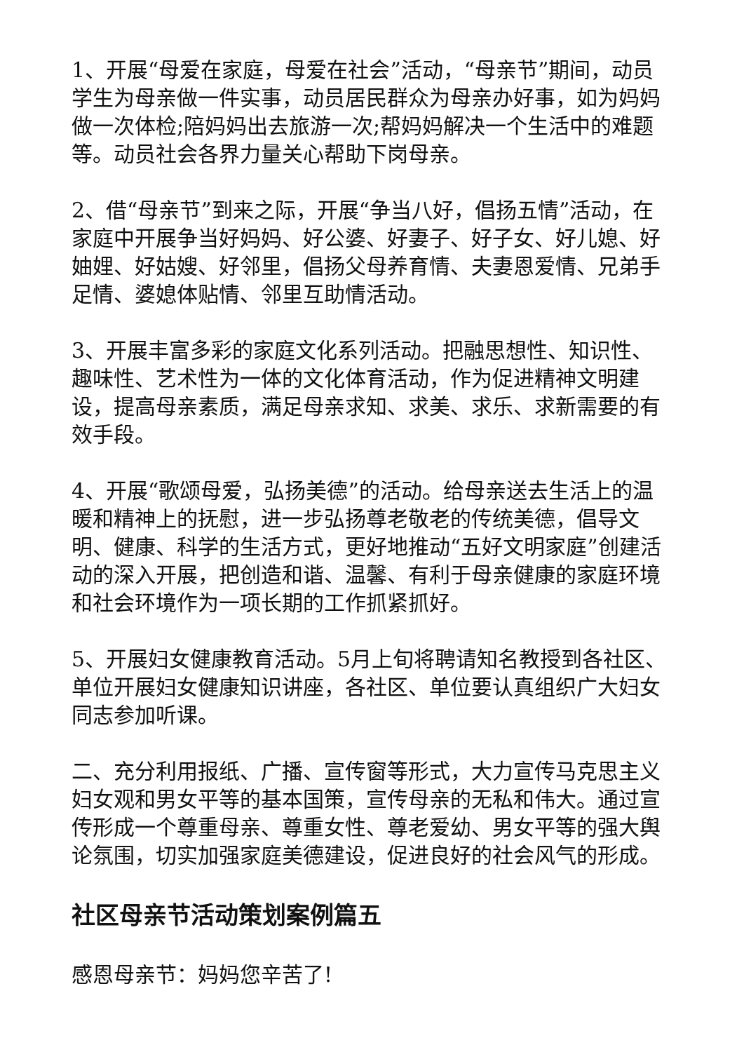1、开展“母爱在家庭，母爱在社会”活动，“母亲节”期间，动员学生为母亲做一件实事，动员居民群众为母亲办好事，如为妈妈做一次体检;陪妈妈出去旅游一次;帮妈妈解决一个生活中的难题等。动员社会各界力量关心帮助下岗母亲。
2、借“母亲节”到来之际，开展“争当八好，倡扬五情”活动，在家庭中开展争当好妈妈、好公婆、好妻子、好子女、好儿媳、好妯娌、好姑嫂、好邻里，倡扬父母养育情、夫妻恩爱情、兄弟手足情、婆媳体贴情、邻里互助情活动。
3、开展丰富多彩的家庭文化系列活动。把融思想性、知识性、趣味性、艺术性为一体的文化体育活动，作为促进精神文明建设，提高母亲素质，满足母亲求知、求美、求乐、求新需要的有效手段。
4、开展“歌颂母爱，弘扬美德”的活动。给母亲送去生活上的温暖和精神上的抚慰，进一步弘扬尊老敬老的传统美德，倡导文明、健康、科学的生活方式，更好地推动“五好文明家庭”创建活动的深入开展，把创造和谐、温馨、有利于母亲健康的家庭环境和社会环境作为一项长期的工作抓紧抓好。
5、开展妇女健康教育活动。5月上旬将聘请知名教授到各社区、单位开展妇女健康知识讲座，各社区、单位要认真组织广大妇女同志参加听课。
二、充分利用报纸、广播、宣传窗等形式，大力宣传马克思主义妇女观和男女平等的基本国策，宣传母亲的无私和伟大。通过宣传形成一个尊重母亲、尊重女性、尊老爱幼、男女平等的强大舆论氛围，切实加强家庭美德建设，促进良好的社会风气的形成。
社区母亲节活动策划案例篇五
感恩母亲节：妈妈您辛苦了!